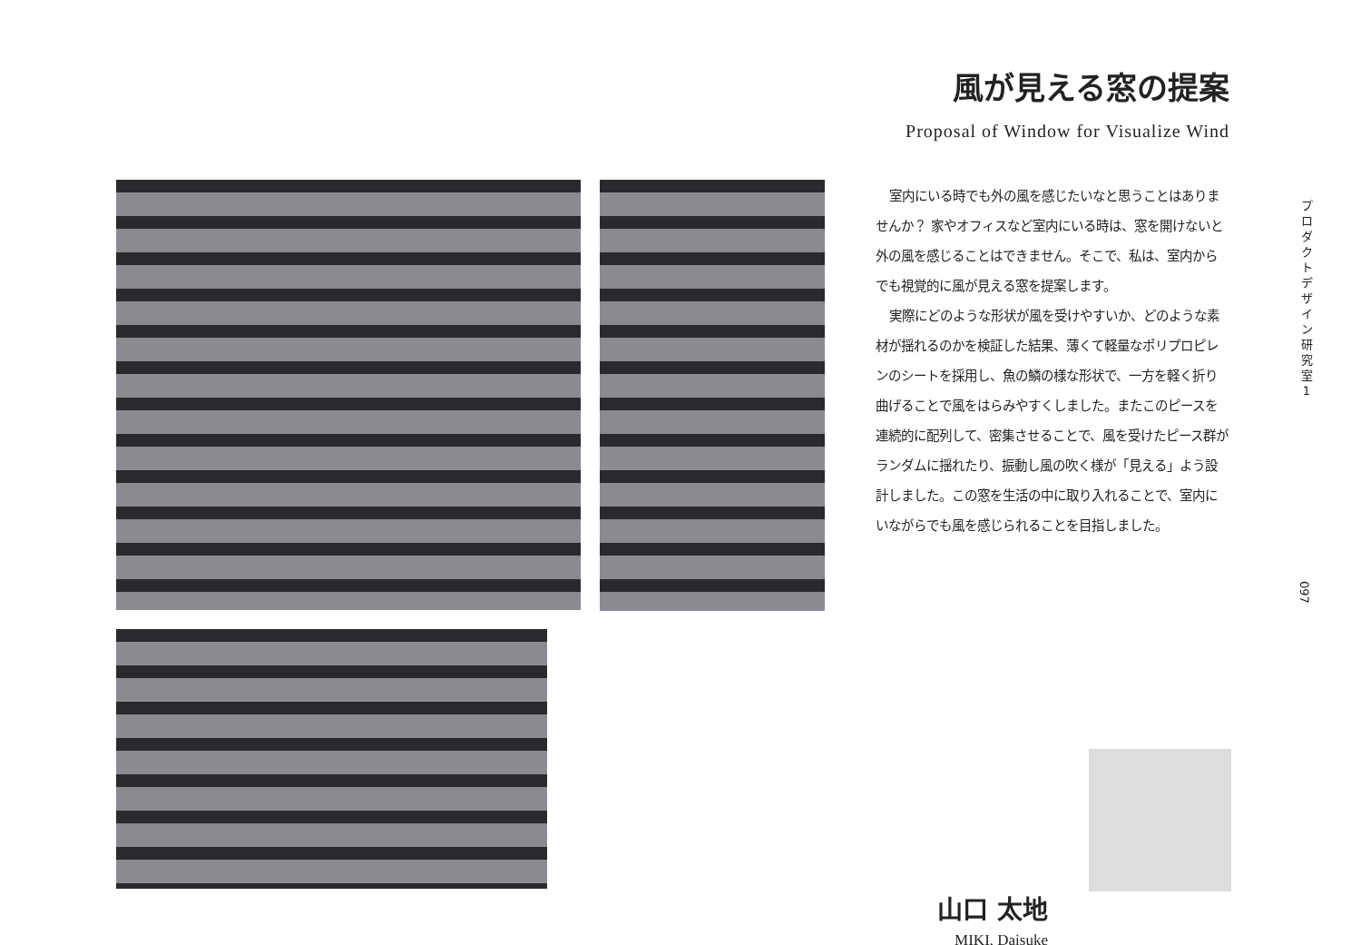風が見える窓の提案
Proposal of Window for Visualize Wind
室内にいる時でも外の風を感じたいなと思うことはありませんか？ 家やオフィスなど室内にいる時は、窓を開けないと外の風を感じることはできません。そこで、私は、室内からでも視覚的に風が見える窓を提案します。
実際にどのような形状が風を受けやすいか、どのような素材が揺れるのかを検証した結果、薄くて軽量なポリプロピレンのシートを採用し、魚の鱗の様な形状で、一方を軽く折り曲げることで風をはらみやすくしました。またこのピースを連続的に配列して、密集させることで、風を受けたピース群がランダムに揺れたり、振動し風の吹く様が「見える」よう設計しました。この窓を生活の中に取り入れることで、室内にいながらでも風を感じられることを目指しました。
プ ロ ダ ク ト デ ザ イ ン 研 究 室 1
097
山口 太地
MIKI, Daisuke